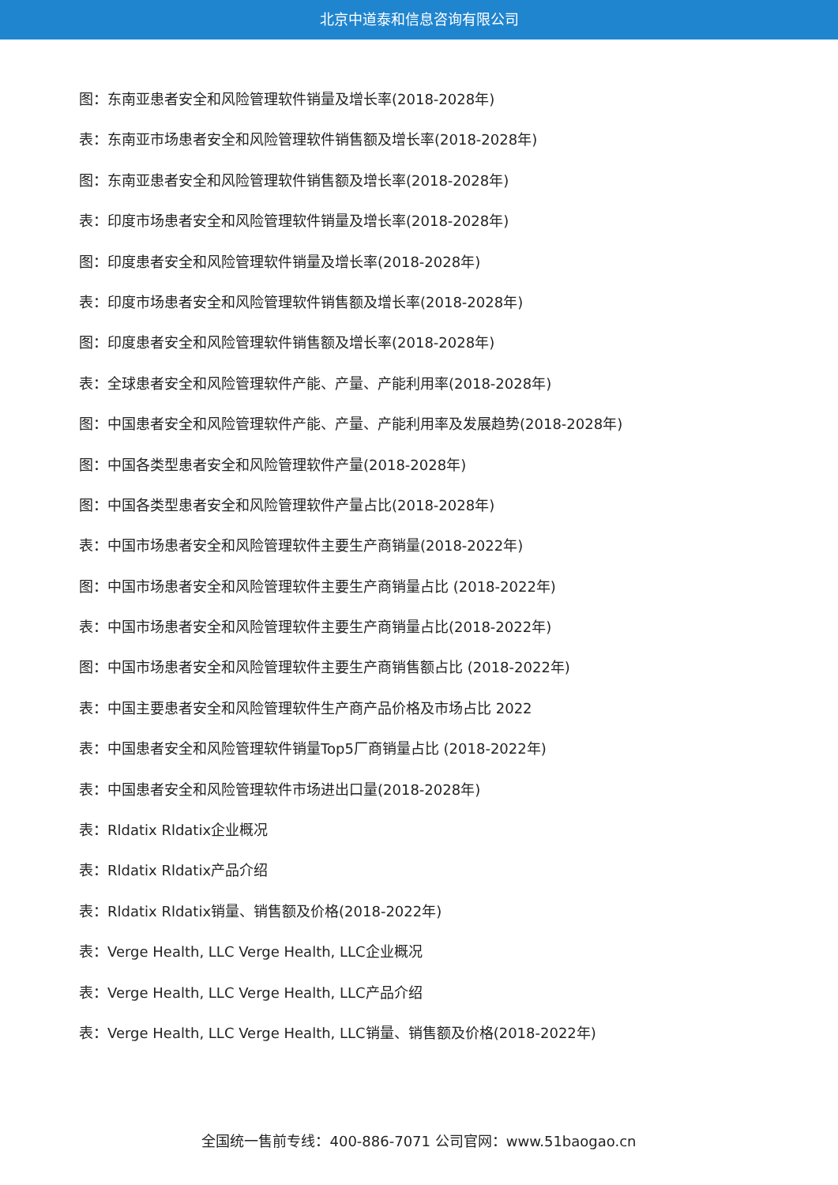北京中道泰和信息咨询有限公司
图：东南亚患者安全和风险管理软件销量及增长率(2018-2028年)
表：东南亚市场患者安全和风险管理软件销售额及增长率(2018-2028年)
图：东南亚患者安全和风险管理软件销售额及增长率(2018-2028年)
表：印度市场患者安全和风险管理软件销量及增长率(2018-2028年)
图：印度患者安全和风险管理软件销量及增长率(2018-2028年)
表：印度市场患者安全和风险管理软件销售额及增长率(2018-2028年)
图：印度患者安全和风险管理软件销售额及增长率(2018-2028年)
表：全球患者安全和风险管理软件产能、产量、产能利用率(2018-2028年)
图：中国患者安全和风险管理软件产能、产量、产能利用率及发展趋势(2018-2028年)
图：中国各类型患者安全和风险管理软件产量(2018-2028年)
图：中国各类型患者安全和风险管理软件产量占比(2018-2028年)
表：中国市场患者安全和风险管理软件主要生产商销量(2018-2022年)
图：中国市场患者安全和风险管理软件主要生产商销量占比 (2018-2022年)
表：中国市场患者安全和风险管理软件主要生产商销量占比(2018-2022年)
图：中国市场患者安全和风险管理软件主要生产商销售额占比 (2018-2022年)
表：中国主要患者安全和风险管理软件生产商产品价格及市场占比 2022
表：中国患者安全和风险管理软件销量Top5厂商销量占比 (2018-2022年)
表：中国患者安全和风险管理软件市场进出口量(2018-2028年)
表：Rldatix Rldatix企业概况
表：Rldatix Rldatix产品介绍
表：Rldatix Rldatix销量、销售额及价格(2018-2022年)
表：Verge Health, LLC Verge Health, LLC企业概况
表：Verge Health, LLC Verge Health, LLC产品介绍
表：Verge Health, LLC Verge Health, LLC销量、销售额及价格(2018-2022年)
全国统一售前专线：400-886-7071 公司官网：www.51baogao.cn